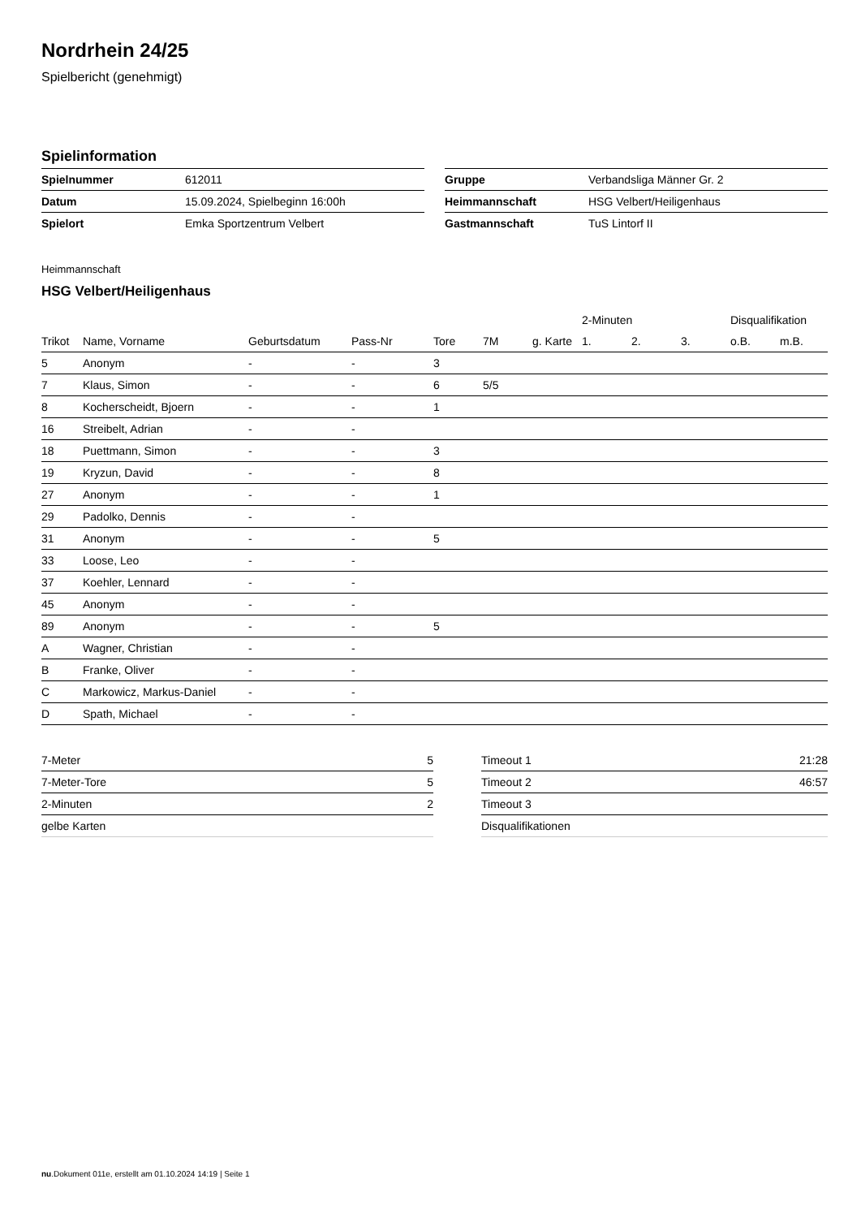Nordrhein 24/25
Spielbericht (genehmigt)
Spielinformation
| Spielnummer | 612011 |
| Datum | 15.09.2024, Spielbeginn 16:00h |
| Spielort | Emka Sportzentrum Velbert |
| Gruppe | Verbandsliga Männer Gr. 2 |
| Heimmannschaft | HSG Velbert/Heiligenhaus |
| Gastmannschaft | TuS Lintorf II |
Heimmannschaft
HSG Velbert/Heiligenhaus
| | | | | | | | 2-Minuten | | | Disqualifikation | |
| --- | --- | --- | --- | --- | --- | --- | --- | --- | --- | --- | --- |
| Trikot | Name, Vorname | Geburtsdatum | Pass-Nr | Tore | 7M | g. Karte | 1. | 2. | 3. | o.B. | m.B. |
| 5 | Anonym | - | - | 3 | | | | | | | |
| 7 | Klaus, Simon | - | - | 6 | 5/5 | | | | | | |
| 8 | Kocherscheidt, Bjoern | - | - | 1 | | | | | | | |
| 16 | Streibelt, Adrian | - | - | | | | | | | | |
| 18 | Puettmann, Simon | - | - | 3 | | | | | | | |
| 19 | Kryzun, David | - | - | 8 | | | | | | | |
| 27 | Anonym | - | - | 1 | | | | | | | |
| 29 | Padolko, Dennis | - | - | | | | | | | | |
| 31 | Anonym | - | - | 5 | | | | | | | |
| 33 | Loose, Leo | - | - | | | | | | | | |
| 37 | Koehler, Lennard | - | - | | | | | | | | |
| 45 | Anonym | - | - | | | | | | | | |
| 89 | Anonym | - | - | 5 | | | | | | | |
| A | Wagner, Christian | - | - | | | | | | | | |
| B | Franke, Oliver | - | - | | | | | | | | |
| C | Markowicz, Markus-Daniel | - | - | | | | | | | | |
| D | Spath, Michael | - | - | | | | | | | | |
| 7-Meter | 5 |
| 7-Meter-Tore | 5 |
| 2-Minuten | 2 |
| gelbe Karten | |
| Timeout 1 | 21:28 |
| Timeout 2 | 46:57 |
| Timeout 3 | |
| Disqualifikationen | |
nu.Dokument 011e, erstellt am 01.10.2024 14:19 | Seite 1